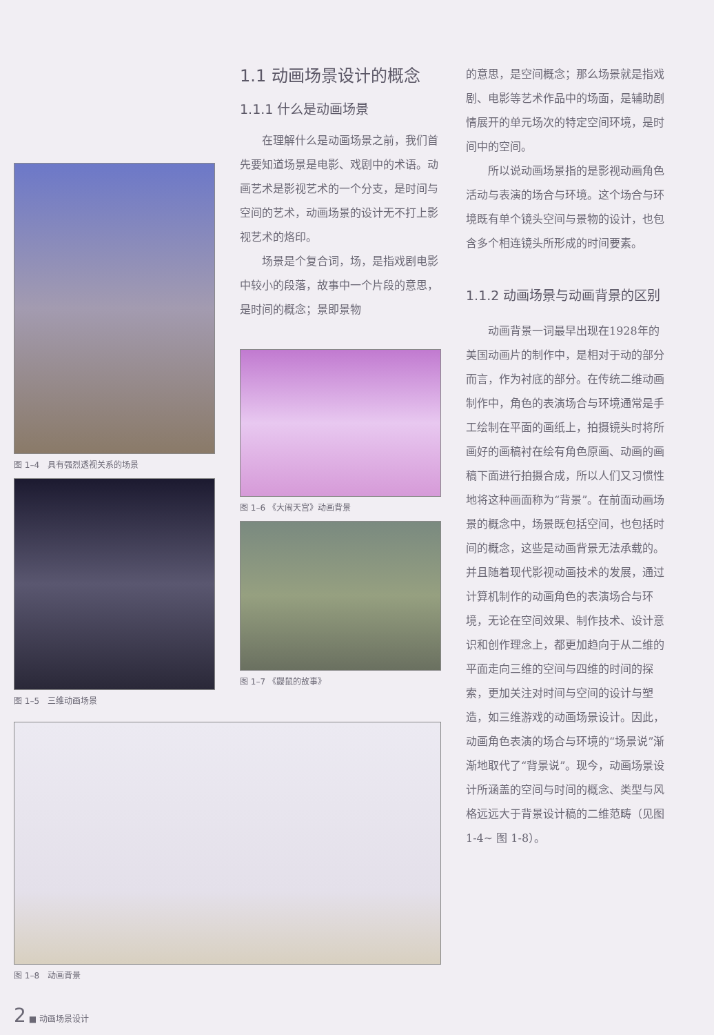图 1–4　具有强烈透视关系的场景
图 1–5　三维动画场景
1.1 动画场景设计的概念
1.1.1 什么是动画场景
在理解什么是动画场景之前，我们首先要知道场景是电影、戏剧中的术语。动画艺术是影视艺术的一个分支，是时间与空间的艺术，动画场景的设计无不打上影视艺术的烙印。
场景是个复合词，场，是指戏剧电影中较小的段落，故事中一个片段的意思，是时间的概念；景即景物
图 1–6 《大闹天宫》动画背景
图 1–7 《鼹鼠的故事》
的意思，是空间概念；那么场景就是指戏剧、电影等艺术作品中的场面，是辅助剧情展开的单元场次的特定空间环境，是时间中的空间。
所以说动画场景指的是影视动画角色活动与表演的场合与环境。这个场合与环境既有单个镜头空间与景物的设计，也包含多个相连镜头所形成的时间要素。
1.1.2 动画场景与动画背景的区别
动画背景一词最早出现在1928年的美国动画片的制作中，是相对于动的部分而言，作为衬底的部分。在传统二维动画制作中，角色的表演场合与环境通常是手工绘制在平面的画纸上，拍摄镜头时将所画好的画稿衬在绘有角色原画、动画的画稿下面进行拍摄合成，所以人们又习惯性地将这种画面称为“背景”。在前面动画场景的概念中，场景既包括空间，也包括时间的概念，这些是动画背景无法承载的。并且随着现代影视动画技术的发展，通过计算机制作的动画角色的表演场合与环境，无论在空间效果、制作技术、设计意识和创作理念上，都更加趋向于从二维的平面走向三维的空间与四维的时间的探索，更加关注对时间与空间的设计与塑造，如三维游戏的动画场景设计。因此，动画角色表演的场合与环境的“场景说”渐渐地取代了“背景说”。现今，动画场景设计所涵盖的空间与时间的概念、类型与风格远远大于背景设计稿的二维范畴（见图 1-4~ 图 1-8）。
图 1–8　动画背景
2 ■ 动画场景设计